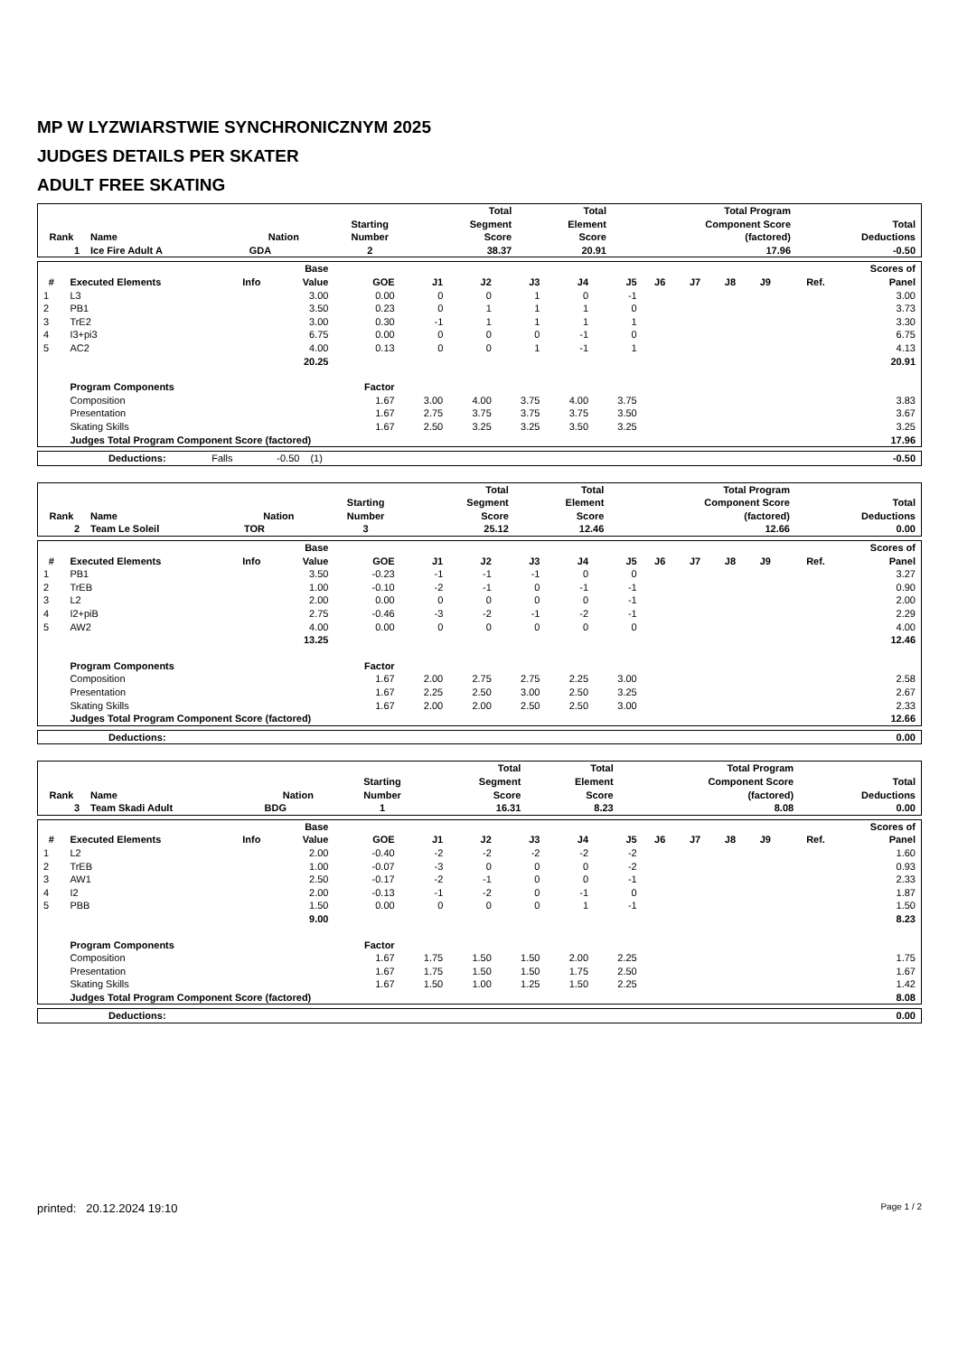MP W LYZWIARSTWIE SYNCHRONICZNYM 2025
JUDGES DETAILS PER SKATER
ADULT FREE SKATING
| Rank | Name | Nation | Starting Number | Total Segment Score | Total Element Score | Total Program Component Score (factored) | Total Deductions |
| --- | --- | --- | --- | --- | --- | --- | --- |
| 1 | Ice Fire Adult A | GDA | 2 | 38.37 | 20.91 | 17.96 | -0.50 |
| # | Executed Elements | Info | Base Value | GOE | J1 | J2 | J3 | J4 | J5 | J6 | J7 | J8 | J9 | Ref. | Scores of Panel |
| --- | --- | --- | --- | --- | --- | --- | --- | --- | --- | --- | --- | --- | --- | --- | --- |
| 1 | L3 | | 3.00 | 0.00 | 0 | 0 | 1 | 0 | -1 | | | | | | 3.00 |
| 2 | PB1 | | 3.50 | 0.23 | 0 | 1 | 1 | 1 | 0 | | | | | | 3.73 |
| 3 | TrE2 | | 3.00 | 0.30 | -1 | 1 | 1 | 1 | 1 | | | | | | 3.30 |
| 4 | I3+pi3 | | 6.75 | 0.00 | 0 | 0 | 0 | -1 | 0 | | | | | | 6.75 |
| 5 | AC2 | | 4.00 | 0.13 | 0 | 0 | 1 | -1 | 1 | | | | | | 4.13 |
| | | | 20.25 | | | | | | | | | | | | 20.91 |
| | Program Components | | | Factor | | | | | | | | | | | |
| | Composition | | | 1.67 | 3.00 | 4.00 | 3.75 | 4.00 | 3.75 | | | | | | 3.83 |
| | Presentation | | | 1.67 | 2.75 | 3.75 | 3.75 | 3.75 | 3.50 | | | | | | 3.67 |
| | Skating Skills | | | 1.67 | 2.50 | 3.25 | 3.25 | 3.50 | 3.25 | | | | | | 3.25 |
| | Judges Total Program Component Score (factored) | | | | | | | | | | | | | | 17.96 |
| | Deductions: | Falls | -0.50 | (1) | | -0.50 |
| Rank | Name | Nation | Starting Number | Total Segment Score | Total Element Score | Total Program Component Score (factored) | Total Deductions |
| --- | --- | --- | --- | --- | --- | --- | --- |
| 2 | Team Le Soleil | TOR | 3 | 25.12 | 12.46 | 12.66 | 0.00 |
| # | Executed Elements | Info | Base Value | GOE | J1 | J2 | J3 | J4 | J5 | J6 | J7 | J8 | J9 | Ref. | Scores of Panel |
| --- | --- | --- | --- | --- | --- | --- | --- | --- | --- | --- | --- | --- | --- | --- | --- |
| 1 | PB1 | | 3.50 | -0.23 | -1 | -1 | -1 | 0 | 0 | | | | | | 3.27 |
| 2 | TrEB | | 1.00 | -0.10 | -2 | -1 | 0 | -1 | -1 | | | | | | 0.90 |
| 3 | L2 | | 2.00 | 0.00 | 0 | 0 | 0 | 0 | -1 | | | | | | 2.00 |
| 4 | I2+piB | | 2.75 | -0.46 | -3 | -2 | -1 | -2 | -1 | | | | | | 2.29 |
| 5 | AW2 | | 4.00 | 0.00 | 0 | 0 | 0 | 0 | 0 | | | | | | 4.00 |
| | | | 13.25 | | | | | | | | | | | | 12.46 |
| | Program Components | | | Factor | | | | | | | | | | | |
| | Composition | | | 1.67 | 2.00 | 2.75 | 2.75 | 2.25 | 3.00 | | | | | | 2.58 |
| | Presentation | | | 1.67 | 2.25 | 2.50 | 3.00 | 2.50 | 3.25 | | | | | | 2.67 |
| | Skating Skills | | | 1.67 | 2.00 | 2.00 | 2.50 | 2.50 | 3.00 | | | | | | 2.33 |
| | Judges Total Program Component Score (factored) | | | | | | | | | | | | | | 12.66 |
| | Deductions: | | 0.00 |
| Rank | Name | Nation | Starting Number | Total Segment Score | Total Element Score | Total Program Component Score (factored) | Total Deductions |
| --- | --- | --- | --- | --- | --- | --- | --- |
| 3 | Team Skadi Adult | BDG | 1 | 16.31 | 8.23 | 8.08 | 0.00 |
| # | Executed Elements | Info | Base Value | GOE | J1 | J2 | J3 | J4 | J5 | J6 | J7 | J8 | J9 | Ref. | Scores of Panel |
| --- | --- | --- | --- | --- | --- | --- | --- | --- | --- | --- | --- | --- | --- | --- | --- |
| 1 | L2 | | 2.00 | -0.40 | -2 | -2 | -2 | -2 | -2 | | | | | | 1.60 |
| 2 | TrEB | | 1.00 | -0.07 | -3 | 0 | 0 | 0 | -2 | | | | | | 0.93 |
| 3 | AW1 | | 2.50 | -0.17 | -2 | -1 | 0 | 0 | -1 | | | | | | 2.33 |
| 4 | I2 | | 2.00 | -0.13 | -1 | -2 | 0 | -1 | 0 | | | | | | 1.87 |
| 5 | PBB | | 1.50 | 0.00 | 0 | 0 | 0 | 1 | -1 | | | | | | 1.50 |
| | | | 9.00 | | | | | | | | | | | | 8.23 |
| | Program Components | | | Factor | | | | | | | | | | | |
| | Composition | | | 1.67 | 1.75 | 1.50 | 1.50 | 2.00 | 2.25 | | | | | | 1.75 |
| | Presentation | | | 1.67 | 1.75 | 1.50 | 1.50 | 1.75 | 2.50 | | | | | | 1.67 |
| | Skating Skills | | | 1.67 | 1.50 | 1.00 | 1.25 | 1.50 | 2.25 | | | | | | 1.42 |
| | Judges Total Program Component Score (factored) | | | | | | | | | | | | | | 8.08 |
| | Deductions: | | 0.00 |
printed: 20.12.2024 19:10 Page 1 / 2